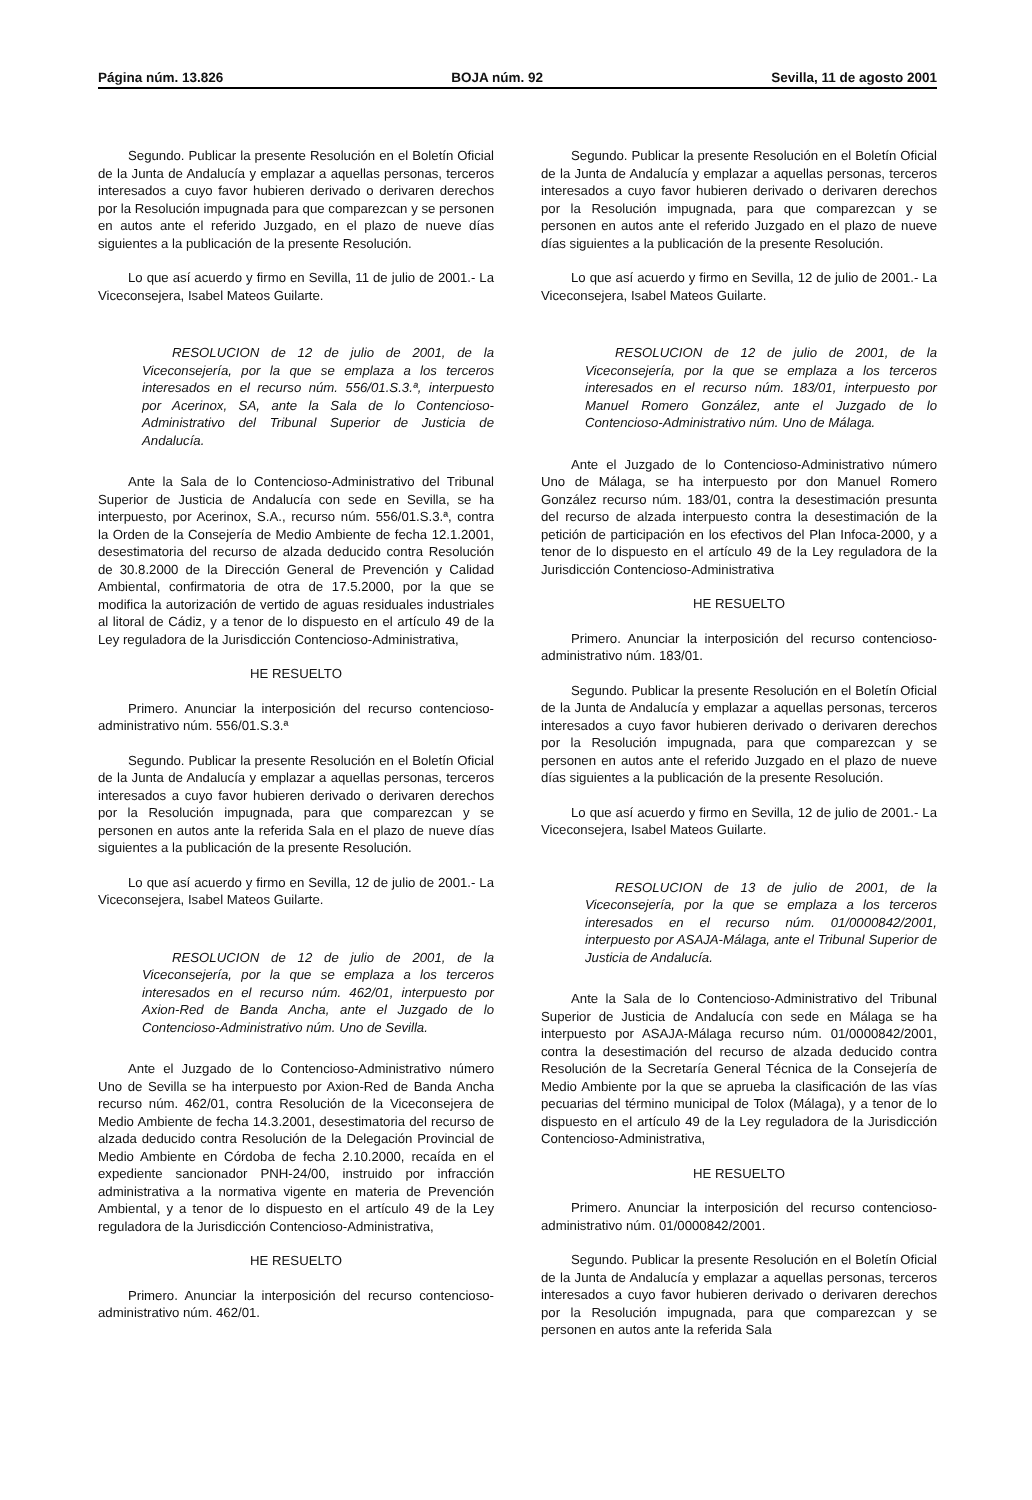Página núm. 13.826 BOJA núm. 92 Sevilla, 11 de agosto 2001
Segundo. Publicar la presente Resolución en el Boletín Oficial de la Junta de Andalucía y emplazar a aquellas personas, terceros interesados a cuyo favor hubieren derivado o derivaren derechos por la Resolución impugnada para que comparezcan y se personen en autos ante el referido Juzgado, en el plazo de nueve días siguientes a la publicación de la presente Resolución.
Lo que así acuerdo y firmo en Sevilla, 11 de julio de 2001.- La Viceconsejera, Isabel Mateos Guilarte.
RESOLUCION de 12 de julio de 2001, de la Viceconsejería, por la que se emplaza a los terceros interesados en el recurso núm. 556/01.S.3.ª, interpuesto por Acerinox, SA, ante la Sala de lo Contencioso-Administrativo del Tribunal Superior de Justicia de Andalucía.
Ante la Sala de lo Contencioso-Administrativo del Tribunal Superior de Justicia de Andalucía con sede en Sevilla, se ha interpuesto, por Acerinox, S.A., recurso núm. 556/01.S.3.ª, contra la Orden de la Consejería de Medio Ambiente de fecha 12.1.2001, desestimatoria del recurso de alzada deducido contra Resolución de 30.8.2000 de la Dirección General de Prevención y Calidad Ambiental, confirmatoria de otra de 17.5.2000, por la que se modifica la autorización de vertido de aguas residuales industriales al litoral de Cádiz, y a tenor de lo dispuesto en el artículo 49 de la Ley reguladora de la Jurisdicción Contencioso-Administrativa,
HE RESUELTO
Primero. Anunciar la interposición del recurso contencioso-administrativo núm. 556/01.S.3.ª
Segundo. Publicar la presente Resolución en el Boletín Oficial de la Junta de Andalucía y emplazar a aquellas personas, terceros interesados a cuyo favor hubieren derivado o derivaren derechos por la Resolución impugnada, para que comparezcan y se personen en autos ante la referida Sala en el plazo de nueve días siguientes a la publicación de la presente Resolución.
Lo que así acuerdo y firmo en Sevilla, 12 de julio de 2001.- La Viceconsejera, Isabel Mateos Guilarte.
RESOLUCION de 12 de julio de 2001, de la Viceconsejería, por la que se emplaza a los terceros interesados en el recurso núm. 462/01, interpuesto por Axion-Red de Banda Ancha, ante el Juzgado de lo Contencioso-Administrativo núm. Uno de Sevilla.
Ante el Juzgado de lo Contencioso-Administrativo número Uno de Sevilla se ha interpuesto por Axion-Red de Banda Ancha recurso núm. 462/01, contra Resolución de la Viceconsejera de Medio Ambiente de fecha 14.3.2001, desestimatoria del recurso de alzada deducido contra Resolución de la Delegación Provincial de Medio Ambiente en Córdoba de fecha 2.10.2000, recaída en el expediente sancionador PNH-24/00, instruido por infracción administrativa a la normativa vigente en materia de Prevención Ambiental, y a tenor de lo dispuesto en el artículo 49 de la Ley reguladora de la Jurisdicción Contencioso-Administrativa,
HE RESUELTO
Primero. Anunciar la interposición del recurso contencioso-administrativo núm. 462/01.
Segundo. Publicar la presente Resolución en el Boletín Oficial de la Junta de Andalucía y emplazar a aquellas personas, terceros interesados a cuyo favor hubieren derivado o derivaren derechos por la Resolución impugnada, para que comparezcan y se personen en autos ante el referido Juzgado en el plazo de nueve días siguientes a la publicación de la presente Resolución.
Lo que así acuerdo y firmo en Sevilla, 12 de julio de 2001.- La Viceconsejera, Isabel Mateos Guilarte.
RESOLUCION de 12 de julio de 2001, de la Viceconsejería, por la que se emplaza a los terceros interesados en el recurso núm. 183/01, interpuesto por Manuel Romero González, ante el Juzgado de lo Contencioso-Administrativo núm. Uno de Málaga.
Ante el Juzgado de lo Contencioso-Administrativo número Uno de Málaga, se ha interpuesto por don Manuel Romero González recurso núm. 183/01, contra la desestimación presunta del recurso de alzada interpuesto contra la desestimación de la petición de participación en los efectivos del Plan Infoca-2000, y a tenor de lo dispuesto en el artículo 49 de la Ley reguladora de la Jurisdicción Contencioso-Administrativa
HE RESUELTO
Primero. Anunciar la interposición del recurso contencioso-administrativo núm. 183/01.
Segundo. Publicar la presente Resolución en el Boletín Oficial de la Junta de Andalucía y emplazar a aquellas personas, terceros interesados a cuyo favor hubieren derivado o derivaren derechos por la Resolución impugnada, para que comparezcan y se personen en autos ante el referido Juzgado en el plazo de nueve días siguientes a la publicación de la presente Resolución.
Lo que así acuerdo y firmo en Sevilla, 12 de julio de 2001.- La Viceconsejera, Isabel Mateos Guilarte.
RESOLUCION de 13 de julio de 2001, de la Viceconsejería, por la que se emplaza a los terceros interesados en el recurso núm. 01/0000842/2001, interpuesto por ASAJA-Málaga, ante el Tribunal Superior de Justicia de Andalucía.
Ante la Sala de lo Contencioso-Administrativo del Tribunal Superior de Justicia de Andalucía con sede en Málaga se ha interpuesto por ASAJA-Málaga recurso núm. 01/0000842/2001, contra la desestimación del recurso de alzada deducido contra Resolución de la Secretaría General Técnica de la Consejería de Medio Ambiente por la que se aprueba la clasificación de las vías pecuarias del término municipal de Tolox (Málaga), y a tenor de lo dispuesto en el artículo 49 de la Ley reguladora de la Jurisdicción Contencioso-Administrativa,
HE RESUELTO
Primero. Anunciar la interposición del recurso contencioso-administrativo núm. 01/0000842/2001.
Segundo. Publicar la presente Resolución en el Boletín Oficial de la Junta de Andalucía y emplazar a aquellas personas, terceros interesados a cuyo favor hubieren derivado o derivaren derechos por la Resolución impugnada, para que comparezcan y se personen en autos ante la referida Sala